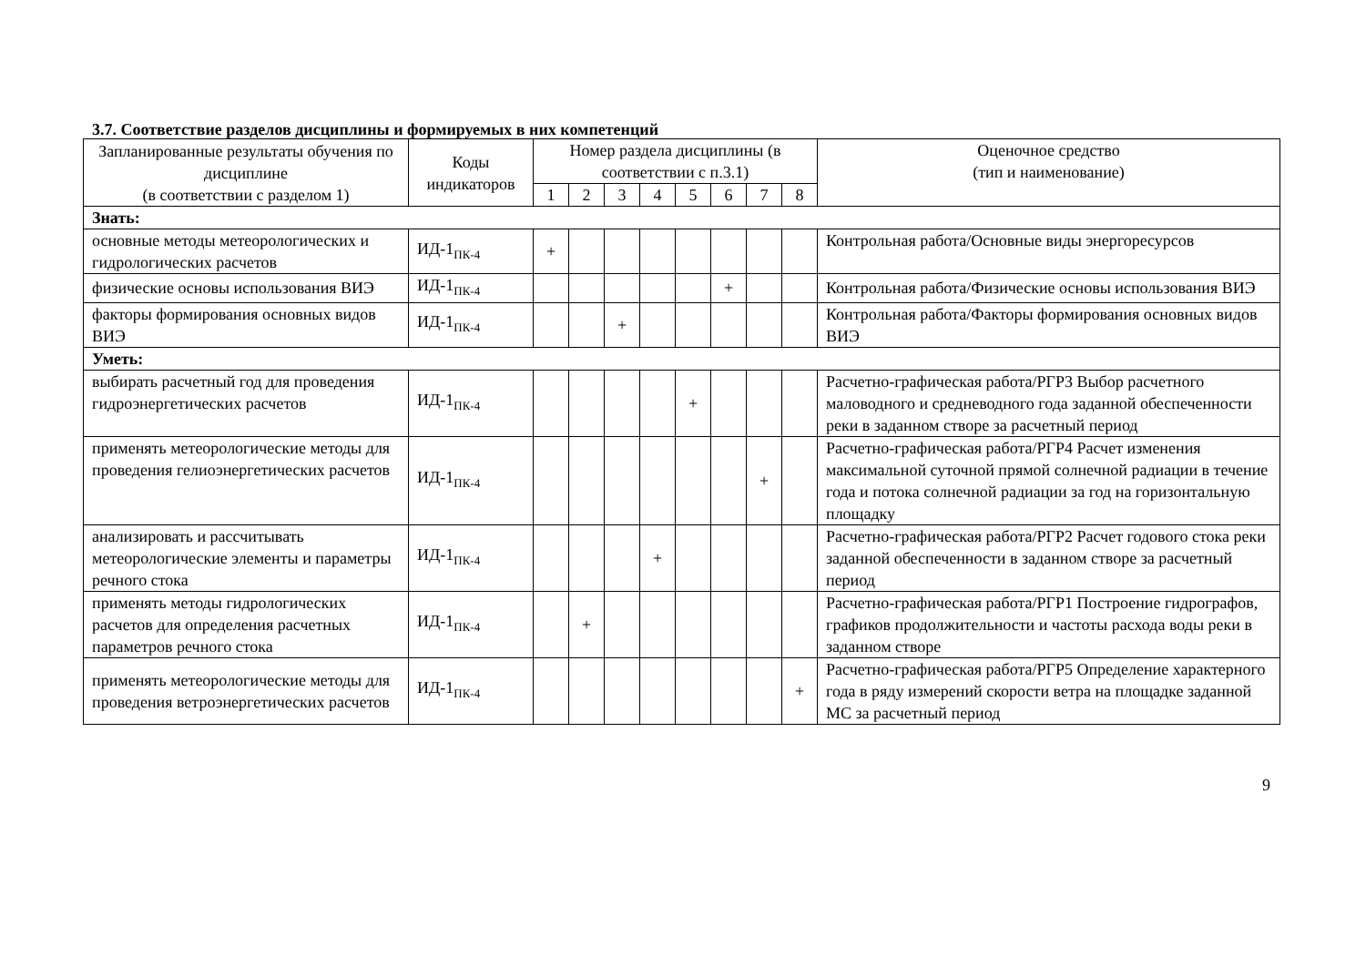3.7. Соответствие разделов дисциплины и формируемых в них компетенций
| Запланированные результаты обучения по дисциплине (в соответствии с разделом 1) | Коды индикаторов | Номер раздела дисциплины (в соответствии с п.3.1) | | | | | | | | Оценочное средство (тип и наименование) |
| --- | --- | --- | --- | --- | --- | --- | --- | --- | --- | --- |
| | | 1 | 2 | 3 | 4 | 5 | 6 | 7 | 8 | |
| Знать: | | | | | | | | | | |
| основные методы метеорологических и гидрологических расчетов | ИД-1<sub>ПК-4</sub> | + | | | | | | | | Контрольная работа/Основные виды энергоресурсов |
| физические основы использования ВИЭ | ИД-1<sub>ПК-4</sub> | | | | | | + | | | Контрольная работа/Физические основы использования ВИЭ |
| факторы формирования основных видов ВИЭ | ИД-1<sub>ПК-4</sub> | | | + | | | | | | Контрольная работа/Факторы формирования основных видов ВИЭ |
| Уметь: | | | | | | | | | | |
| выбирать расчетный год для проведения гидроэнергетических расчетов | ИД-1<sub>ПК-4</sub> | | | | | + | | | | Расчетно-графическая работа/РГР3 Выбор расчетного маловодного и средневодного года заданной обеспеченности реки в заданном створе за расчетный период |
| применять метеорологические методы для проведения гелиоэнергетических расчетов | ИД-1<sub>ПК-4</sub> | | | | | | | + | | Расчетно-графическая работа/РГР4 Расчет изменения максимальной суточной прямой солнечной радиации в течение года и потока солнечной радиации за год на горизонтальную площадку |
| анализировать и рассчитывать метеорологические элементы и параметры речного стока | ИД-1<sub>ПК-4</sub> | | | | + | | | | | Расчетно-графическая работа/РГР2 Расчет годового стока реки заданной обеспеченности в заданном створе за расчетный период |
| применять методы гидрологических расчетов для определения расчетных параметров речного стока | ИД-1<sub>ПК-4</sub> | | + | | | | | | | Расчетно-графическая работа/РГР1 Построение гидрографов, графиков продолжительности и частоты расхода воды реки в заданном створе |
| применять метеорологические методы для проведения ветроэнергетических расчетов | ИД-1<sub>ПК-4</sub> | | | | | | | | + | Расчетно-графическая работа/РГР5 Определение характерного года в ряду измерений скорости ветра на площадке заданной МС за расчетный период |
9